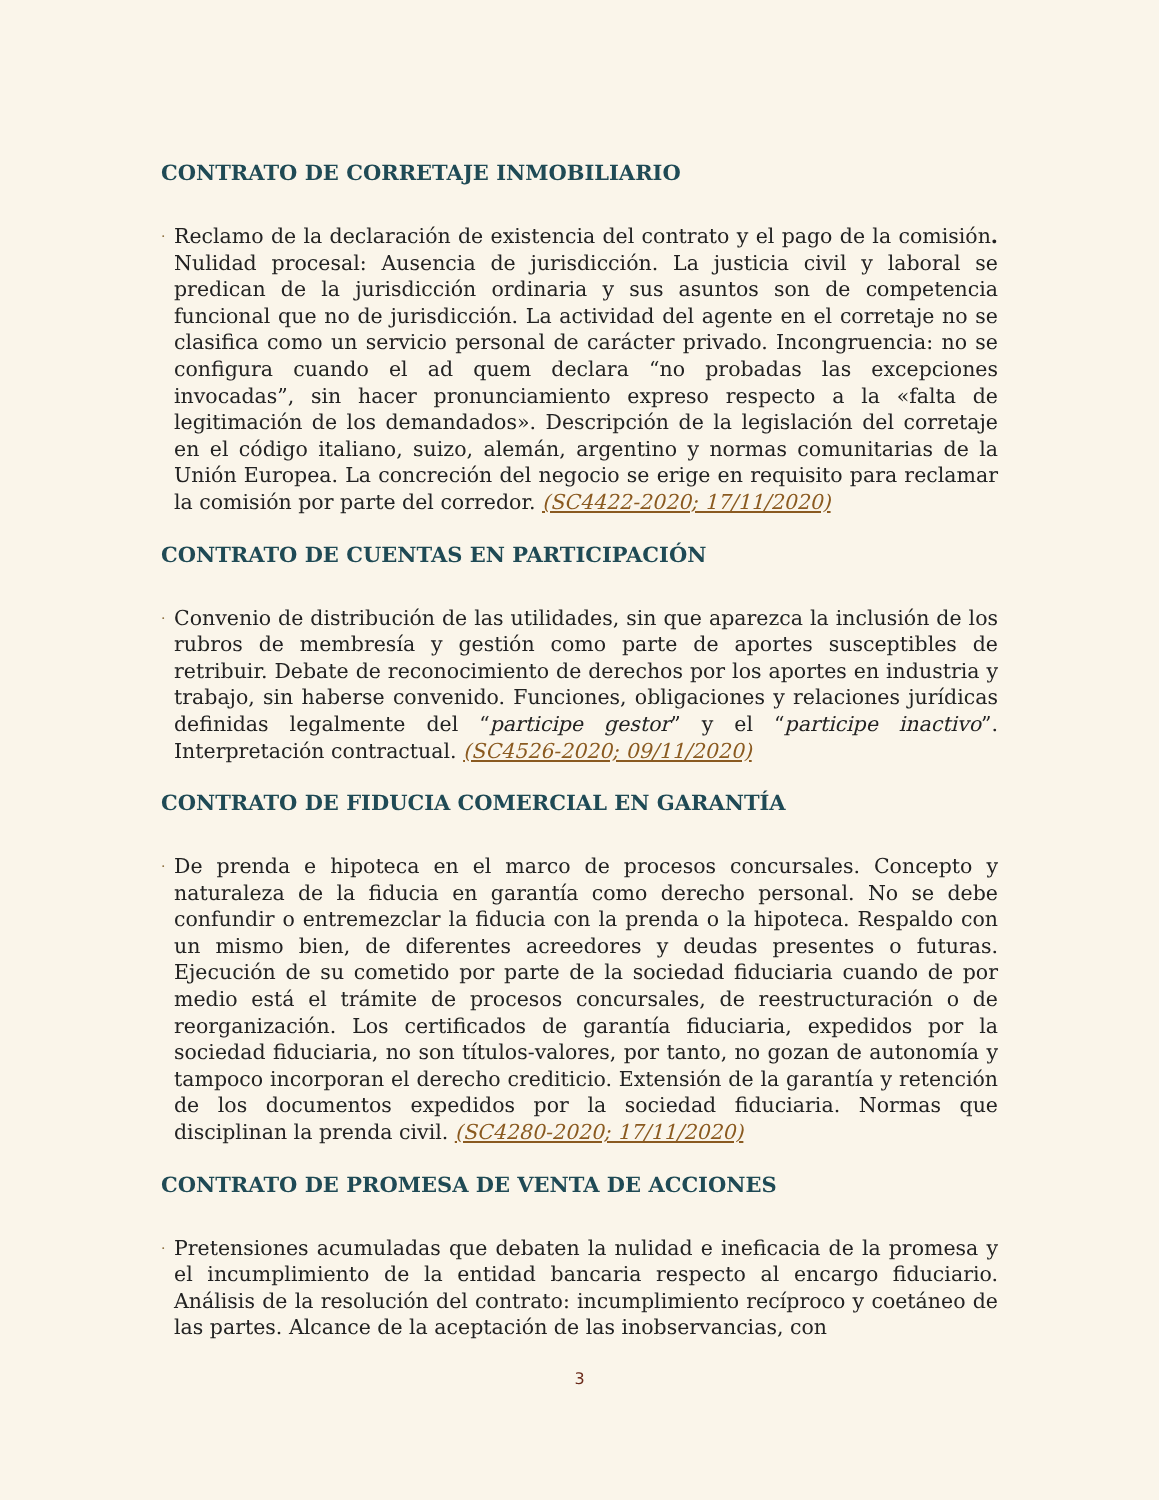CONTRATO DE CORRETAJE INMOBILIARIO
·
Reclamo de la declaración de existencia del contrato y el pago de la comisión. Nulidad procesal: Ausencia de jurisdicción. La justicia civil y laboral se predican de la jurisdicción ordinaria y sus asuntos son de competencia funcional que no de jurisdicción. La actividad del agente en el corretaje no se clasifica como un servicio personal de carácter privado. Incongruencia: no se configura cuando el ad quem declara “no probadas las excepciones invocadas”, sin hacer pronunciamiento expreso respecto a la «falta de legitimación de los demandados». Descripción de la legislación del corretaje en el código italiano, suizo, alemán, argentino y normas comunitarias de la Unión Europea. La concreción del negocio se erige en requisito para reclamar la comisión por parte del corredor. (SC4422-2020; 17/11/2020)
CONTRATO DE CUENTAS EN PARTICIPACIÓN
·
Convenio de distribución de las utilidades, sin que aparezca la inclusión de los rubros de membresía y gestión como parte de aportes susceptibles de retribuir. Debate de reconocimiento de derechos por los aportes en industria y trabajo, sin haberse convenido. Funciones, obligaciones y relaciones jurídicas definidas legalmente del “participe gestor” y el “participe inactivo”. Interpretación contractual. (SC4526-2020; 09/11/2020)
CONTRATO DE FIDUCIA COMERCIAL EN GARANTÍA
·
De prenda e hipoteca en el marco de procesos concursales. Concepto y naturaleza de la fiducia en garantía como derecho personal. No se debe confundir o entremezclar la fiducia con la prenda o la hipoteca. Respaldo con un mismo bien, de diferentes acreedores y deudas presentes o futuras. Ejecución de su cometido por parte de la sociedad fiduciaria cuando de por medio está el trámite de procesos concursales, de reestructuración o de reorganización. Los certificados de garantía fiduciaria, expedidos por la sociedad fiduciaria, no son títulos-valores, por tanto, no gozan de autonomía y tampoco incorporan el derecho crediticio. Extensión de la garantía y retención de los documentos expedidos por la sociedad fiduciaria. Normas que disciplinan la prenda civil. (SC4280-2020; 17/11/2020)
CONTRATO DE PROMESA DE VENTA DE ACCIONES
·
Pretensiones acumuladas que debaten la nulidad e ineficacia de la promesa y el incumplimiento de la entidad bancaria respecto al encargo fiduciario. Análisis de la resolución del contrato: incumplimiento recíproco y coetáneo de las partes. Alcance de la aceptación de las inobservancias, con
3